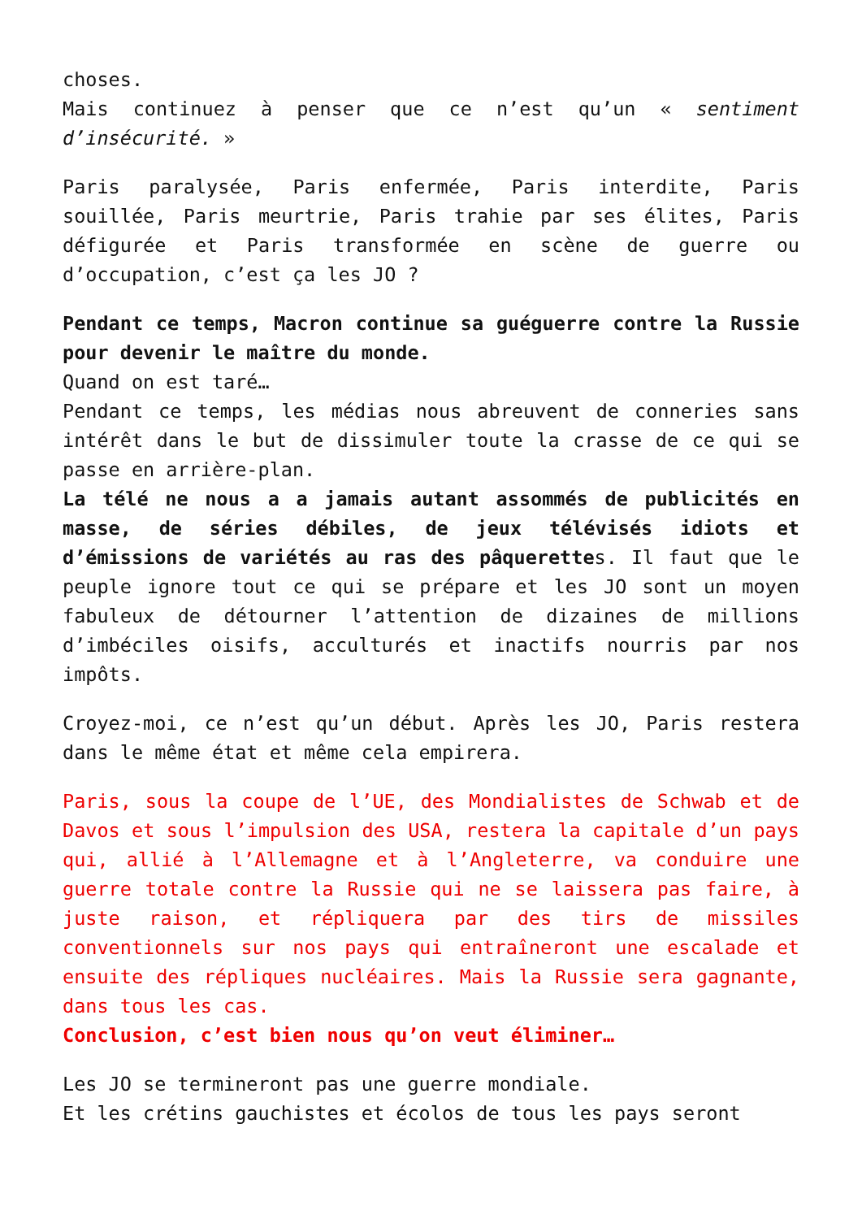choses.
Mais continuez à penser que ce n’est qu’un « sentiment d’insécurité. »
Paris paralysée, Paris enfermée, Paris interdite, Paris souillée, Paris meurtrie, Paris trahie par ses élites, Paris défigurée et Paris transformée en scène de guerre ou d’occupation, c’est ça les JO ?
Pendant ce temps, Macron continue sa guéguerre contre la Russie pour devenir le maître du monde.
Quand on est taré…
Pendant ce temps, les médias nous abreuvent de conneries sans intérêt dans le but de dissimuler toute la crasse de ce qui se passe en arrière-plan.
La télé ne nous a a jamais autant assommés de publicités en masse, de séries débiles, de jeux télévisés idiots et d’émissions de variétés au ras des pâquerettes. Il faut que le peuple ignore tout ce qui se prépare et les JO sont un moyen fabuleux de détourner l’attention de dizaines de millions d’imbéciles oisifs, acculturés et inactifs nourris par nos impôts.
Croyez-moi, ce n’est qu’un début. Après les JO, Paris restera dans le même état et même cela empirera.
Paris, sous la coupe de l’UE, des Mondialistes de Schwab et de Davos et sous l’impulsion des USA, restera la capitale d’un pays qui, allié à l’Allemagne et à l’Angleterre, va conduire une guerre totale contre la Russie qui ne se laissera pas faire, à juste raison, et répliquera par des tirs de missiles conventionnels sur nos pays qui entraîneront une escalade et ensuite des répliques nucléaires. Mais la Russie sera gagnante, dans tous les cas.
Conclusion, c’est bien nous qu’on veut éliminer…
Les JO se termineront pas une guerre mondiale.
Et les crétins gauchistes et écolos de tous les pays seront